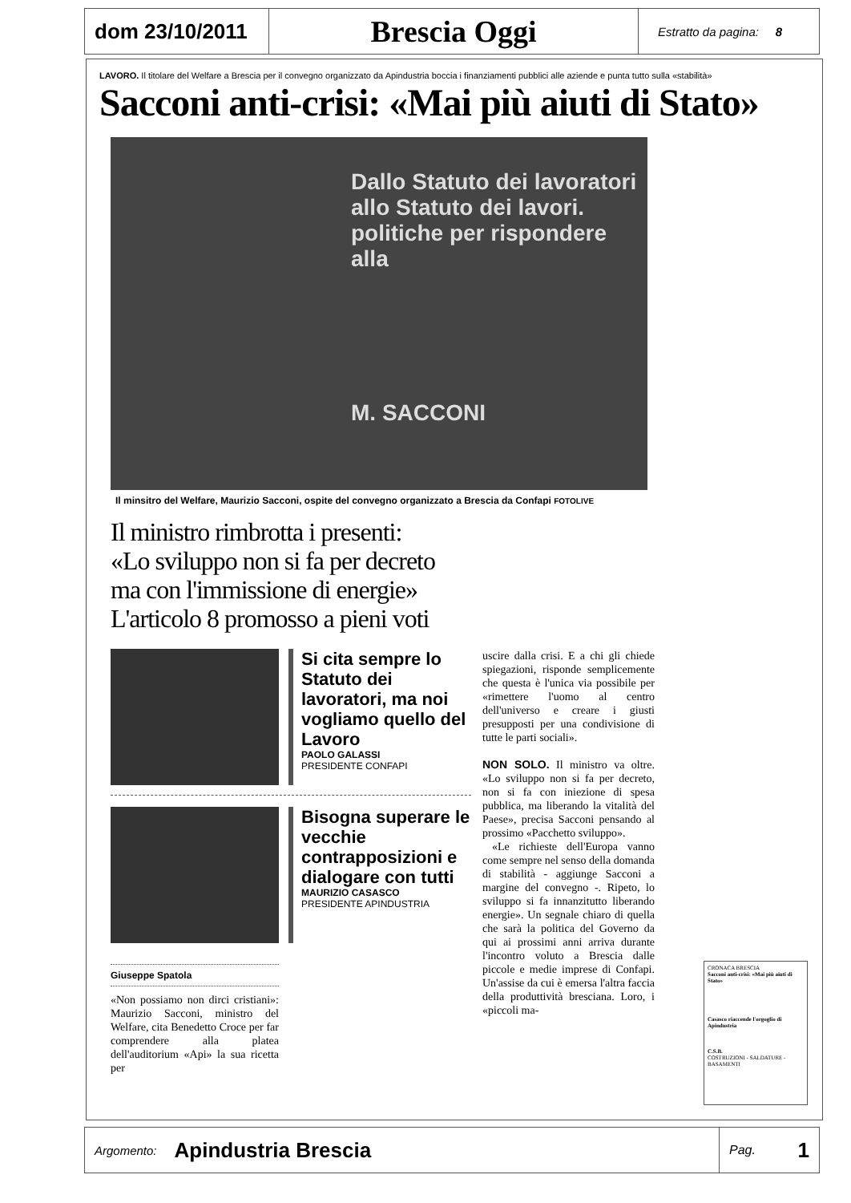dom 23/10/2011
Brescia Oggi
Estratto da pagina: 8
LAVORO. Il titolare del Welfare a Brescia per il convegno organizzato da Apindustria boccia i finanziamenti pubblici alle aziende e punta tutto sulla «stabilità»
Sacconi anti-crisi: «Mai più aiuti di Stato»
Dallo Statuto dei lavoratori allo Statuto dei lavori. politiche per rispondere alla
M. SACCONI
Il minsitro del Welfare, Maurizio Sacconi, ospite del convegno organizzato a Brescia da Confapi FOTOLIVE
Il ministro rimbrotta i presenti:
«Lo sviluppo non si fa per decreto
ma con l'immissione di energie»
L'articolo 8 promosso a pieni voti
Si cita sempre lo Statuto dei lavoratori, ma noi vogliamo quello del Lavoro
PAOLO GALASSI
PRESIDENTE CONFAPI
Bisogna superare le vecchie contrapposizioni e dialogare con tutti
MAURIZIO CASASCO
PRESIDENTE APINDUSTRIA
Giuseppe Spatola
«Non possiamo non dirci cristiani»: Maurizio Sacconi, ministro del Welfare, cita Benedetto Croce per far comprendere alla platea dell'auditorium «Api» la sua ricetta per
uscire dalla crisi. E a chi gli chiede spiegazioni, risponde semplicemente che questa è l'unica via possibile per «rimettere l'uomo al centro dell'universo e creare i giusti presupposti per una condivisione di tutte le parti sociali».
NON SOLO. Il ministro va oltre. «Lo sviluppo non si fa per decreto, non si fa con iniezione di spesa pubblica, ma liberando la vitalità del Paese», precisa Sacconi pensando al prossimo «Pacchetto sviluppo».
«Le richieste dell'Europa vanno come sempre nel senso della domanda di stabilità - aggiunge Sacconi a margine del convegno -. Ripeto, lo sviluppo si fa innanzitutto liberando energie». Un segnale chiaro di quella che sarà la politica del Governo da qui ai prossimi anni arriva durante l'incontro voluto a Brescia dalle piccole e medie imprese di Confapi. Un'assise da cui è emersa l'altra faccia della produttività bresciana. Loro, i «piccoli ma-
CRONACA BRESCIA
Sacconi anti-crisi: «Mai più aiuti di Stato»
Casasco riaccende l'orgoglio di Apindustria
C.S.B.
COSTRUZIONI - SALDATURE - BASAMENTI
Argomento: Apindustria Brescia Pag. 1